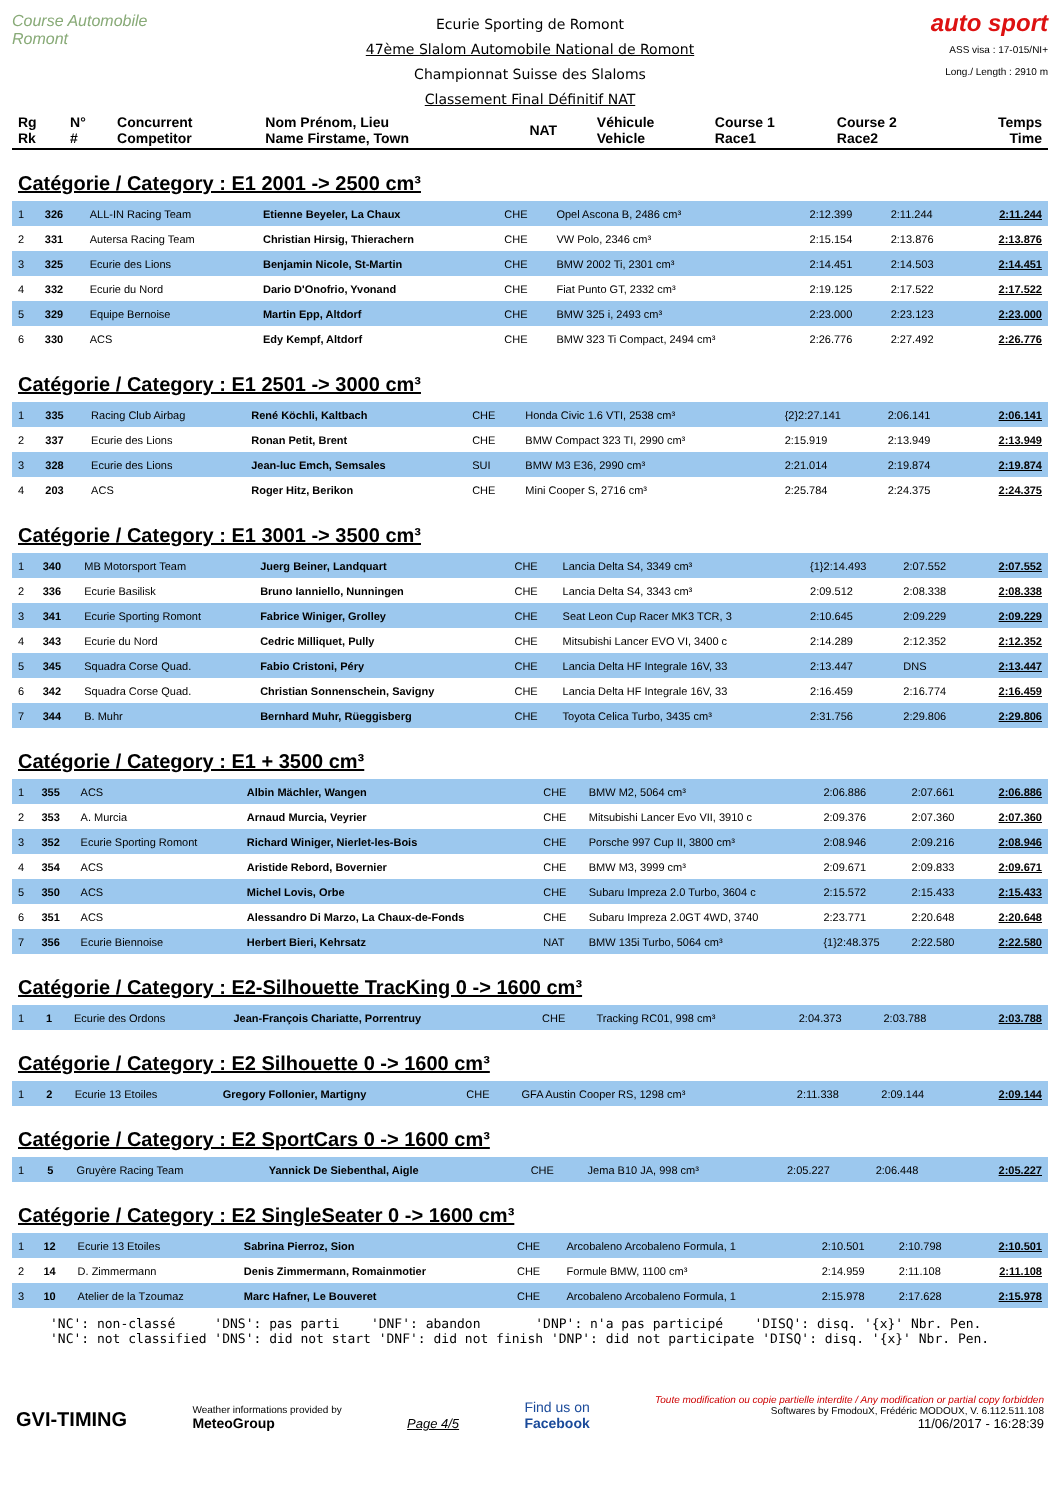Course Automobile Romont
Ecurie Sporting de Romont
47ème Slalom Automobile National de Romont
Championnat Suisse des Slaloms
Classement Final Définitif NAT
auto sport
ASS visa : 17-015/NI+
Long./ Length : 2910 m
| Rg Rk | N° # | Concurrent Competitor | Nom Prénom, Lieu Name Firstame, Town | NAT | Véhicule Vehicle | Course 1 Race1 | Course 2 Race2 | Temps Time |
| --- | --- | --- | --- | --- | --- | --- | --- | --- |
Catégorie / Category : E1 2001 -> 2500 cm³
| 1 | 326 | ALL-IN Racing Team | Etienne Beyeler, La Chaux | CHE | Opel Ascona B, 2486 cm³ | 2:12.399 | 2:11.244 | 2:11.244 |
| 2 | 331 | Autersa Racing Team | Christian Hirsig, Thierachern | CHE | VW Polo, 2346 cm³ | 2:15.154 | 2:13.876 | 2:13.876 |
| 3 | 325 | Ecurie des Lions | Benjamin Nicole, St-Martin | CHE | BMW 2002 Ti, 2301 cm³ | 2:14.451 | 2:14.503 | 2:14.451 |
| 4 | 332 | Ecurie du Nord | Dario D'Onofrio, Yvonand | CHE | Fiat Punto GT, 2332 cm³ | 2:19.125 | 2:17.522 | 2:17.522 |
| 5 | 329 | Equipe Bernoise | Martin Epp, Altdorf | CHE | BMW 325 i, 2493 cm³ | 2:23.000 | 2:23.123 | 2:23.000 |
| 6 | 330 | ACS | Edy Kempf, Altdorf | CHE | BMW 323 Ti Compact, 2494 cm³ | 2:26.776 | 2:27.492 | 2:26.776 |
Catégorie / Category : E1 2501 -> 3000 cm³
| 1 | 335 | Racing Club Airbag | René Köchli, Kaltbach | CHE | Honda Civic 1.6 VTI, 2538 cm³ | {2}2:27.141 | 2:06.141 | 2:06.141 |
| 2 | 337 | Ecurie des Lions | Ronan Petit, Brent | CHE | BMW Compact 323 TI, 2990 cm³ | 2:15.919 | 2:13.949 | 2:13.949 |
| 3 | 328 | Ecurie des Lions | Jean-luc Emch, Semsales | SUI | BMW M3 E36, 2990 cm³ | 2:21.014 | 2:19.874 | 2:19.874 |
| 4 | 203 | ACS | Roger Hitz, Berikon | CHE | Mini Cooper S, 2716 cm³ | 2:25.784 | 2:24.375 | 2:24.375 |
Catégorie / Category : E1 3001 -> 3500 cm³
| 1 | 340 | MB Motorsport Team | Juerg Beiner, Landquart | CHE | Lancia Delta S4, 3349 cm³ | {1}2:14.493 | 2:07.552 | 2:07.552 |
| 2 | 336 | Ecurie Basilisk | Bruno Ianniello, Nunningen | CHE | Lancia Delta S4, 3343 cm³ | 2:09.512 | 2:08.338 | 2:08.338 |
| 3 | 341 | Ecurie Sporting Romont | Fabrice Winiger, Grolley | CHE | Seat Leon Cup Racer MK3 TCR, 3 | 2:10.645 | 2:09.229 | 2:09.229 |
| 4 | 343 | Ecurie du Nord | Cedric Milliquet, Pully | CHE | Mitsubishi Lancer EVO VI, 3400 c | 2:14.289 | 2:12.352 | 2:12.352 |
| 5 | 345 | Squadra Corse Quad. | Fabio Cristoni, Péry | CHE | Lancia Delta HF Integrale 16V, 33 | 2:13.447 | DNS | 2:13.447 |
| 6 | 342 | Squadra Corse Quad. | Christian Sonnenschein, Savigny | CHE | Lancia Delta HF Integrale 16V, 33 | 2:16.459 | 2:16.774 | 2:16.459 |
| 7 | 344 | B. Muhr | Bernhard Muhr, Rüeggisberg | CHE | Toyota Celica Turbo, 3435 cm³ | 2:31.756 | 2:29.806 | 2:29.806 |
Catégorie / Category : E1 + 3500 cm³
| 1 | 355 | ACS | Albin Mächler, Wangen | CHE | BMW M2, 5064 cm³ | 2:06.886 | 2:07.661 | 2:06.886 |
| 2 | 353 | A. Murcia | Arnaud Murcia, Veyrier | CHE | Mitsubishi Lancer Evo VII, 3910 c | 2:09.376 | 2:07.360 | 2:07.360 |
| 3 | 352 | Ecurie Sporting Romont | Richard Winiger, Nierlet-les-Bois | CHE | Porsche 997 Cup II, 3800 cm³ | 2:08.946 | 2:09.216 | 2:08.946 |
| 4 | 354 | ACS | Aristide Rebord, Bovernier | CHE | BMW M3, 3999 cm³ | 2:09.671 | 2:09.833 | 2:09.671 |
| 5 | 350 | ACS | Michel Lovis, Orbe | CHE | Subaru Impreza 2.0 Turbo, 3604 c | 2:15.572 | 2:15.433 | 2:15.433 |
| 6 | 351 | ACS | Alessandro Di Marzo, La Chaux-de-Fonds | CHE | Subaru Impreza 2.0GT 4WD, 3740 | 2:23.771 | 2:20.648 | 2:20.648 |
| 7 | 356 | Ecurie Biennoise | Herbert Bieri, Kehrsatz | NAT | BMW 135i Turbo, 5064 cm³ | {1}2:48.375 | 2:22.580 | 2:22.580 |
Catégorie / Category : E2-Silhouette TracKing 0 -> 1600 cm³
| 1 | 1 | Ecurie des Ordons | Jean-François Chariatte, Porrentruy | CHE | Tracking RC01, 998 cm³ | 2:04.373 | 2:03.788 | 2:03.788 |
Catégorie / Category : E2 Silhouette 0 -> 1600 cm³
| 1 | 2 | Ecurie 13 Etoiles | Gregory Follonier, Martigny | CHE | GFA Austin Cooper RS, 1298 cm³ | 2:11.338 | 2:09.144 | 2:09.144 |
Catégorie / Category : E2 SportCars 0 -> 1600 cm³
| 1 | 5 | Gruyère Racing Team | Yannick De Siebenthal, Aigle | CHE | Jema B10 JA, 998 cm³ | 2:05.227 | 2:06.448 | 2:05.227 |
Catégorie / Category : E2 SingleSeater 0 -> 1600 cm³
| 1 | 12 | Ecurie 13 Etoiles | Sabrina Pierroz, Sion | CHE | Arcobaleno Arcobaleno Formula, 1 | 2:10.501 | 2:10.798 | 2:10.501 |
| 2 | 14 | D. Zimmermann | Denis Zimmermann, Romainmotier | CHE | Formule BMW, 1100 cm³ | 2:14.959 | 2:11.108 | 2:11.108 |
| 3 | 10 | Atelier de la Tzoumaz | Marc Hafner, Le Bouveret | CHE | Arcobaleno Arcobaleno Formula, 1 | 2:15.978 | 2:17.628 | 2:15.978 |
'NC': non-classé 'DNS': pas parti 'DNF': abandon 'DNP': n'a pas participé 'DISQ': disq. '{x}' Nbr. Pen. 'NC': not classified 'DNS': did not start 'DNF': did not finish 'DNP': did not participate 'DISQ': disq. '{x}' Nbr. Pen.
GVI-TIMING
Weather informations provided by
MeteoGroup
Page 4/5
Find us on
Facebook
Toute modification ou copie partielle interdite / Any modification or partial copy forbidden
Softwares by FmodouX, Frédéric MODOUX, V. 6.112.511.108
11/06/2017 - 16:28:39